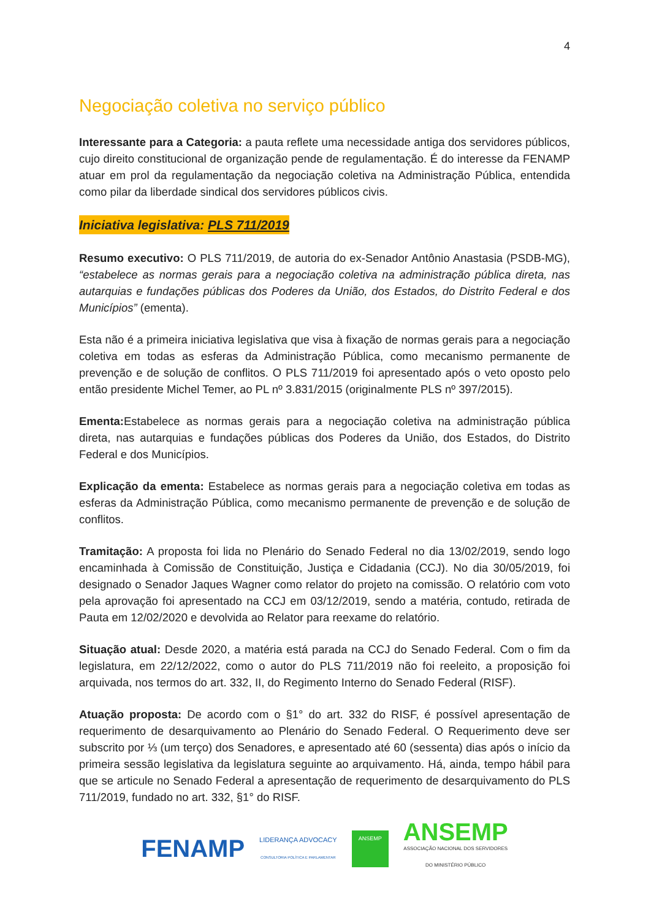4
Negociação coletiva no serviço público
Interessante para a Categoria: a pauta reflete uma necessidade antiga dos servidores públicos, cujo direito constitucional de organização pende de regulamentação. É do interesse da FENAMP atuar em prol da regulamentação da negociação coletiva na Administração Pública, entendida como pilar da liberdade sindical dos servidores públicos civis.
Iniciativa legislativa: PLS 711/2019
Resumo executivo: O PLS 711/2019, de autoria do ex-Senador Antônio Anastasia (PSDB-MG), “estabelece as normas gerais para a negociação coletiva na administração pública direta, nas autarquias e fundações públicas dos Poderes da União, dos Estados, do Distrito Federal e dos Municípios” (ementa).
Esta não é a primeira iniciativa legislativa que visa à fixação de normas gerais para a negociação coletiva em todas as esferas da Administração Pública, como mecanismo permanente de prevenção e de solução de conflitos. O PLS 711/2019 foi apresentado após o veto oposto pelo então presidente Michel Temer, ao PL nº 3.831/2015 (originalmente PLS nº 397/2015).
Ementa: Estabelece as normas gerais para a negociação coletiva na administração pública direta, nas autarquias e fundações públicas dos Poderes da União, dos Estados, do Distrito Federal e dos Municípios.
Explicação da ementa: Estabelece as normas gerais para a negociação coletiva em todas as esferas da Administração Pública, como mecanismo permanente de prevenção e de solução de conflitos.
Tramitação: A proposta foi lida no Plenário do Senado Federal no dia 13/02/2019, sendo logo encaminhada à Comissão de Constituição, Justiça e Cidadania (CCJ). No dia 30/05/2019, foi designado o Senador Jaques Wagner como relator do projeto na comissão. O relatório com voto pela aprovação foi apresentado na CCJ em 03/12/2019, sendo a matéria, contudo, retirada de Pauta em 12/02/2020 e devolvida ao Relator para reexame do relatório.
Situação atual: Desde 2020, a matéria está parada na CCJ do Senado Federal. Com o fim da legislatura, em 22/12/2022, como o autor do PLS 711/2019 não foi reeleito, a proposição foi arquivada, nos termos do art. 332, II, do Regimento Interno do Senado Federal (RISF).
Atuação proposta: De acordo com o §1° do art. 332 do RISF, é possível apresentação de requerimento de desarquivamento ao Plenário do Senado Federal. O Requerimento deve ser subscrito por ⅓ (um terço) dos Senadores, e apresentado até 60 (sessenta) dias após o início da primeira sessão legislativa da legislatura seguinte ao arquivamento. Há, ainda, tempo hábil para que se articule no Senado Federal a apresentação de requerimento de desarquivamento do PLS 711/2019, fundado no art. 332, §1° do RISF.
FENAMP
LIDERANÇA ADVOCACY
CONSULTORIA POLÍTICA E PARLAMENTAR
ANSEMP
ANSEMP
ASSOCIAÇÃO NACIONAL DOS SERVIDORES
DO MINISTÉRIO PÚBLICO